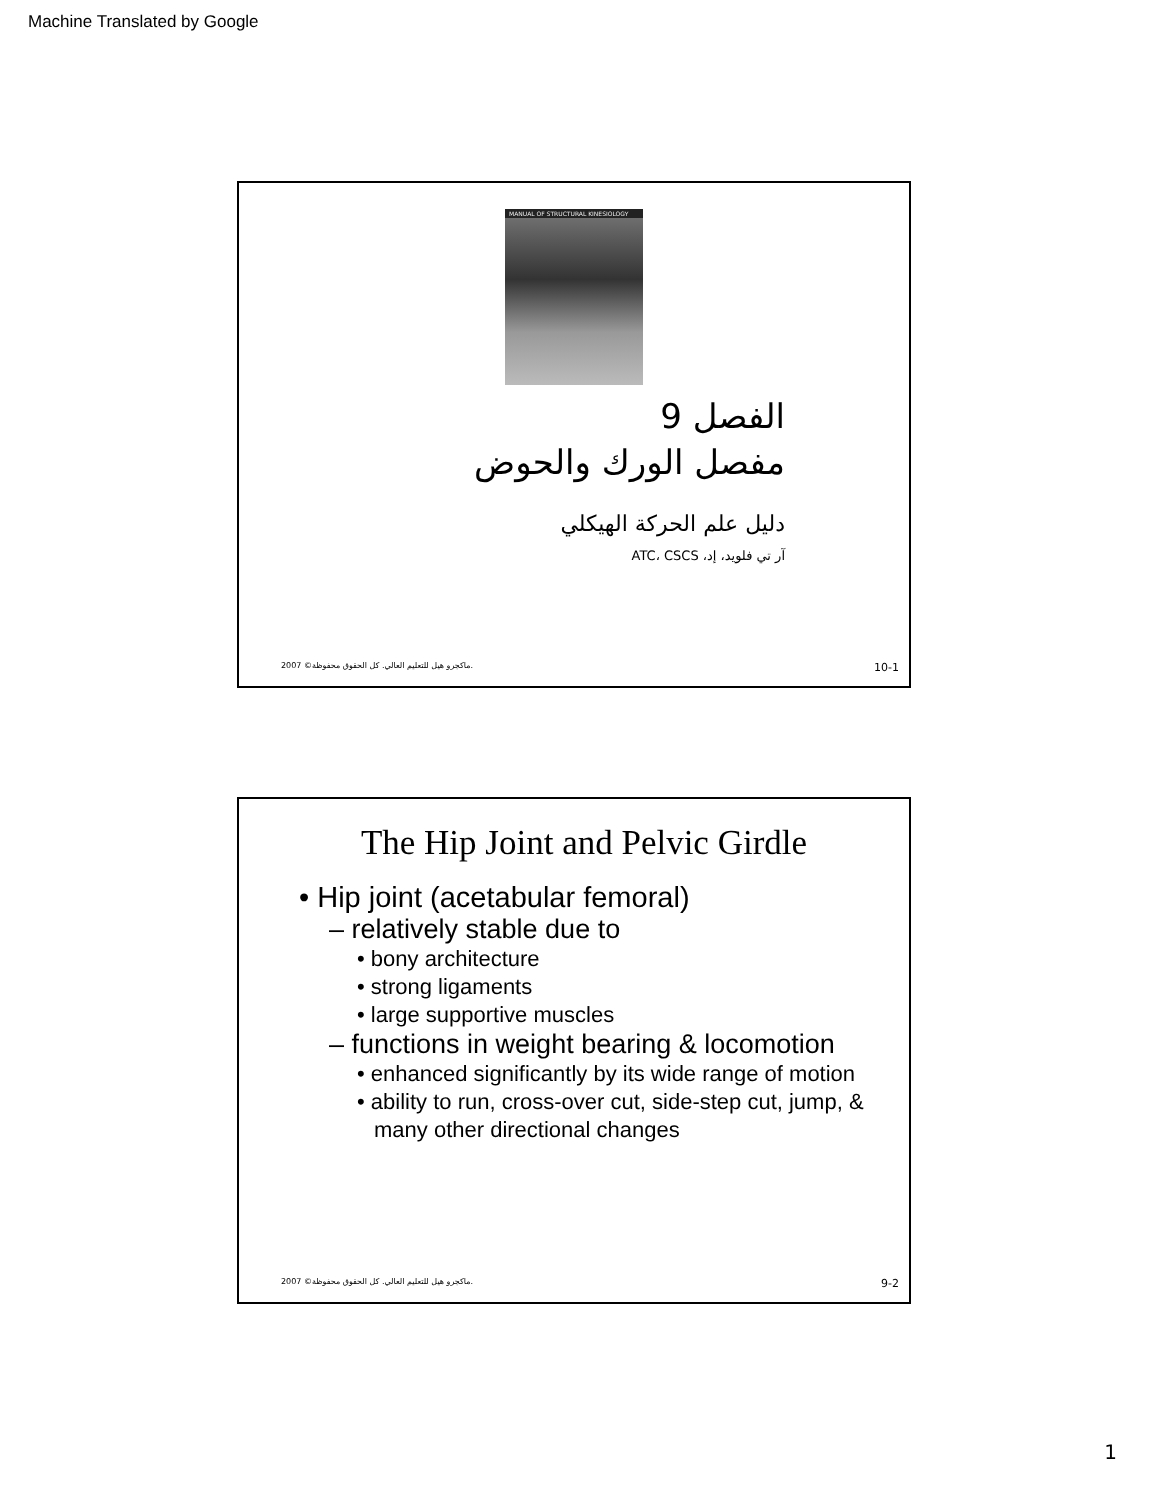Machine Translated by Google
MANUAL OF STRUCTURAL KINESIOLOGY
الفصل 9
مفصل الورك والحوض
دليل علم الحركة الهيكلي
آر تي فلويد، إد، ATC، CSCS
2007 ©ماكجرو هيل للتعليم العالي. كل الحقوق محفوظة. 10-1
The Hip Joint and Pelvic Girdle
• Hip joint (acetabular femoral)
– relatively stable due to
• bony architecture
• strong ligaments
• large supportive muscles
– functions in weight bearing & locomotion
• enhanced significantly by its wide range of motion
• ability to run, cross-over cut, side-step cut, jump, & many other directional changes
2007 ©ماكجرو هيل للتعليم العالي. كل الحقوق محفوظة. 9-2
1